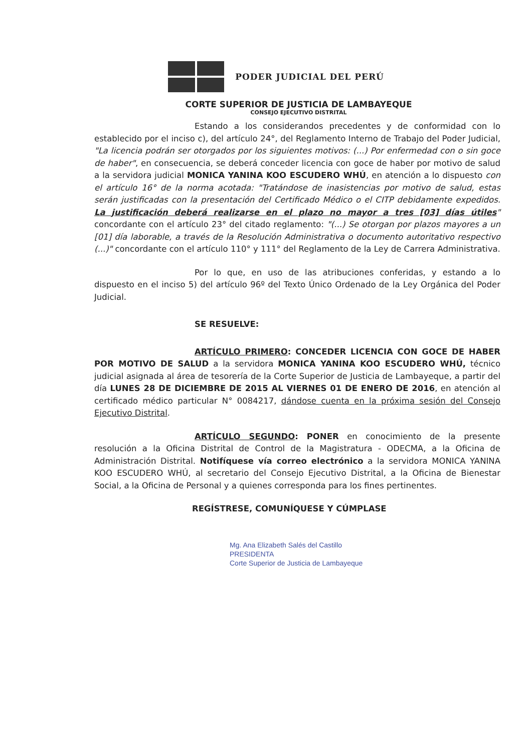PODER JUDICIAL DEL PERÚ
CORTE SUPERIOR DE JUSTICIA DE LAMBAYEQUE
CONSEJO EJECUTIVO DISTRITAL
Estando a los considerandos precedentes y de conformidad con lo establecido por el inciso c), del artículo 24°, del Reglamento Interno de Trabajo del Poder Judicial, "La licencia podrán ser otorgados por los siguientes motivos: (...) Por enfermedad con o sin goce de haber", en consecuencia, se deberá conceder licencia con goce de haber por motivo de salud a la servidora judicial MONICA YANINA KOO ESCUDERO WHÚ, en atención a lo dispuesto con el artículo 16° de la norma acotada: "Tratándose de inasistencias por motivo de salud, estas serán justificadas con la presentación del Certificado Médico o el CITP debidamente expedidos. La justificación deberá realizarse en el plazo no mayor a tres [03] días útiles" concordante con el artículo 23° del citado reglamento: "(...) Se otorgan por plazos mayores a un [01] día laborable, a través de la Resolución Administrativa o documento autoritativo respectivo (...)" concordante con el artículo 110° y 111° del Reglamento de la Ley de Carrera Administrativa.
Por lo que, en uso de las atribuciones conferidas, y estando a lo dispuesto en el inciso 5) del artículo 96º del Texto Único Ordenado de la Ley Orgánica del Poder Judicial.
SE RESUELVE:
ARTÍCULO PRIMERO: CONCEDER LICENCIA CON GOCE DE HABER POR MOTIVO DE SALUD a la servidora MONICA YANINA KOO ESCUDERO WHÚ, técnico judicial asignada al área de tesorería de la Corte Superior de Justicia de Lambayeque, a partir del día LUNES 28 DE DICIEMBRE DE 2015 AL VIERNES 01 DE ENERO DE 2016, en atención al certificado médico particular N° 0084217, dándose cuenta en la próxima sesión del Consejo Ejecutivo Distrital.
ARTÍCULO SEGUNDO: PONER en conocimiento de la presente resolución a la Oficina Distrital de Control de la Magistratura - ODECMA, a la Oficina de Administración Distrital. Notifíquese vía correo electrónico a la servidora MONICA YANINA KOO ESCUDERO WHÚ, al secretario del Consejo Ejecutivo Distrital, a la Oficina de Bienestar Social, a la Oficina de Personal y a quienes corresponda para los fines pertinentes.
REGÍSTRESE, COMUNÍQUESE Y CÚMPLASE
Mg. Ana Elizabeth Salés del Castillo
PRESIDENTA
Corte Superior de Justicia de Lambayeque